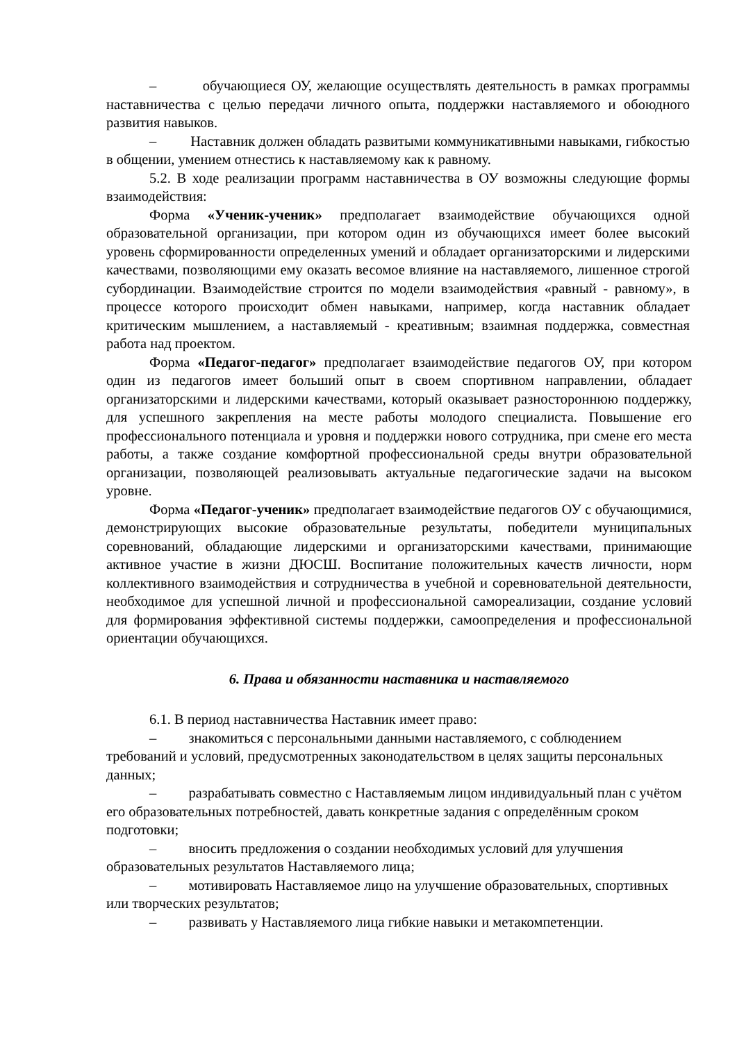– обучающиеся ОУ, желающие осуществлять деятельность в рамках программы наставничества с целью передачи личного опыта, поддержки наставляемого и обоюдного развития навыков.
– Наставник должен обладать развитыми коммуникативными навыками, гибкостью в общении, умением отнестись к наставляемому как к равному.
5.2. В ходе реализации программ наставничества в ОУ возможны следующие формы взаимодействия:
Форма «Ученик-ученик» предполагает взаимодействие обучающихся одной образовательной организации, при котором один из обучающихся имеет более высокий уровень сформированности определенных умений и обладает организаторскими и лидерскими качествами, позволяющими ему оказать весомое влияние на наставляемого, лишенное строгой субординации. Взаимодействие строится по модели взаимодействия «равный - равному», в процессе которого происходит обмен навыками, например, когда наставник обладает критическим мышлением, а наставляемый - креативным; взаимная поддержка, совместная работа над проектом.
Форма «Педагог-педагог» предполагает взаимодействие педагогов ОУ, при котором один из педагогов имеет больший опыт в своем спортивном направлении, обладает организаторскими и лидерскими качествами, который оказывает разностороннюю поддержку, для успешного закрепления на месте работы молодого специалиста. Повышение его профессионального потенциала и уровня и поддержки нового сотрудника, при смене его места работы, а также создание комфортной профессиональной среды внутри образовательной организации, позволяющей реализовывать актуальные педагогические задачи на высоком уровне.
Форма «Педагог-ученик» предполагает взаимодействие педагогов ОУ с обучающимися, демонстрирующих высокие образовательные результаты, победители муниципальных соревнований, обладающие лидерскими и организаторскими качествами, принимающие активное участие в жизни ДЮСШ. Воспитание положительных качеств личности, норм коллективного взаимодействия и сотрудничества в учебной и соревновательной деятельности, необходимое для успешной личной и профессиональной самореализации, создание условий для формирования эффективной системы поддержки, самоопределения и профессиональной ориентации обучающихся.
6. Права и обязанности наставника и наставляемого
6.1. В период наставничества Наставник имеет право:
– знакомиться с персональными данными наставляемого, с соблюдением требований и условий, предусмотренных законодательством в целях защиты персональных данных;
– разрабатывать совместно с Наставляемым лицом индивидуальный план с учётом его образовательных потребностей, давать конкретные задания с определённым сроком подготовки;
– вносить предложения о создании необходимых условий для улучшения образовательных результатов Наставляемого лица;
– мотивировать Наставляемое лицо на улучшение образовательных, спортивных или творческих результатов;
– развивать у Наставляемого лица гибкие навыки и метакомпетенции.